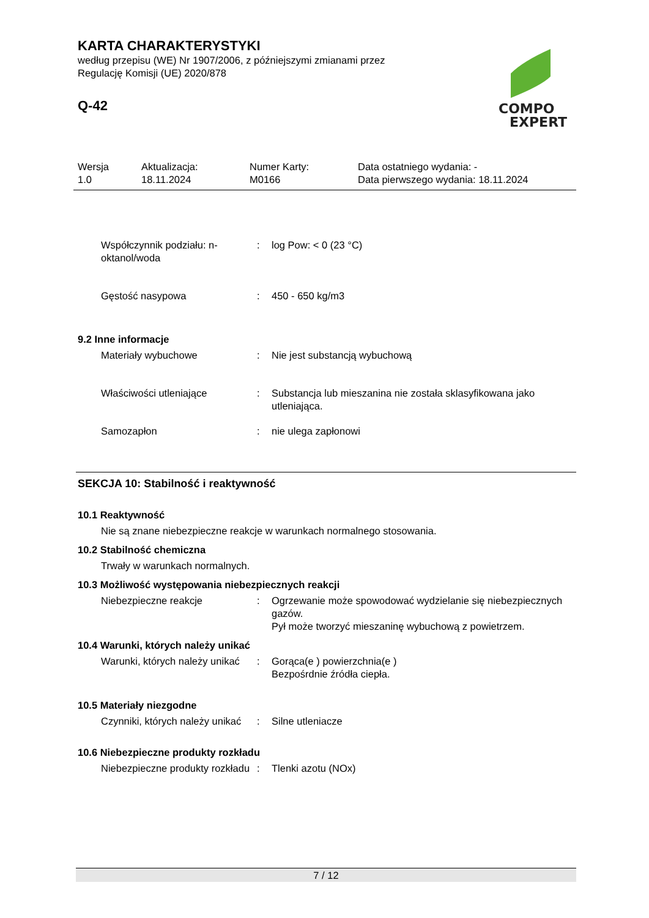KARTA CHARAKTERYSTYKI
według przepisu (WE) Nr 1907/2006, z późniejszymi zmianami przez
Regulację Komisji (UE) 2020/878
Q-42
COMPO
EXPERT
Wersja
1.0
Aktualizacja:
18.11.2024
Numer Karty:
M0166
Data ostatniego wydania: -
Data pierwszego wydania: 18.11.2024
Współczynnik podziału: n-oktanol/woda
: log Pow: < 0 (23 °C)
Gęstość nasypowa : 450 - 650 kg/m3
9.2 Inne informacje
Materiały wybuchowe : Nie jest substancją wybuchową
Właściwości utleniające : Substancja lub mieszanina nie została sklasyfikowana jako utleniająca.
Samozapłon : nie ulega zapłonowi
SEKCJA 10: Stabilność i reaktywność
10.1 Reaktywność
Nie są znane niebezpieczne reakcje w warunkach normalnego stosowania.
10.2 Stabilność chemiczna
Trwały w warunkach normalnych.
10.3 Możliwość występowania niebezpiecznych reakcji
Niebezpieczne reakcje : Ogrzewanie może spowodować wydzielanie się niebezpiecznych gazów.
Pył może tworzyć mieszaninę wybuchową z powietrzem.
10.4 Warunki, których należy unikać
Warunki, których należy unikać
: Gorąca(e ) powierzchnia(e )
Bezpośrdnie źródła ciepła.
10.5 Materiały niezgodne
Czynniki, których należy unikać
: Silne utleniacze
10.6 Niebezpieczne produkty rozkładu
Niebezpieczne produkty rozkładu
: Tlenki azotu (NOx)
7 / 12